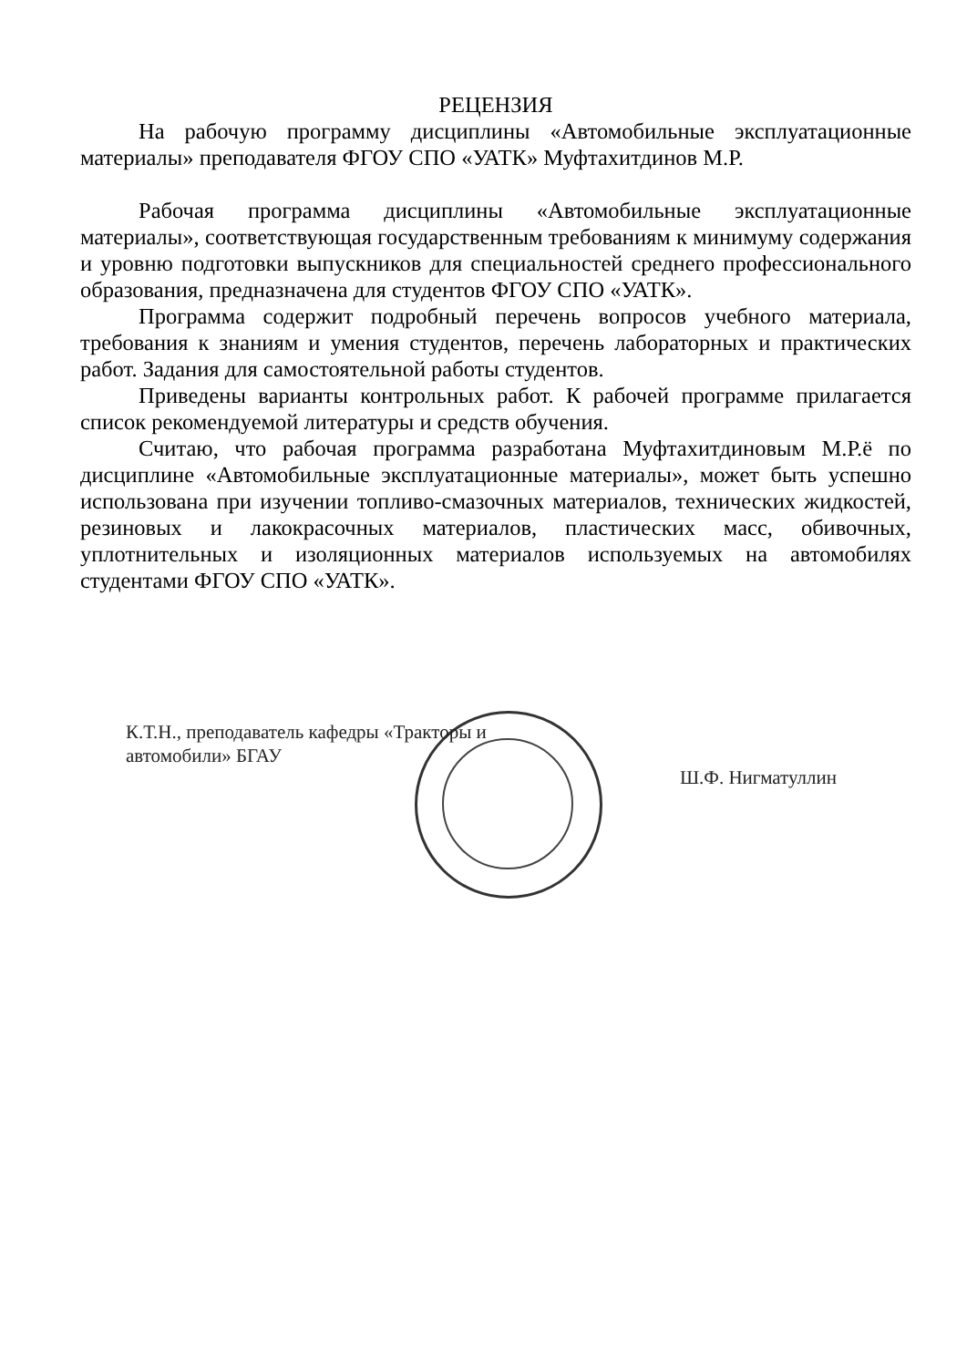РЕЦЕНЗИЯ
На рабочую программу дисциплины «Автомобильные эксплуатационные материалы» преподавателя ФГОУ СПО «УАТК» Муфтахитдинов М.Р.
Рабочая программа дисциплины «Автомобильные эксплуатационные материалы», соответствующая государственным требованиям к минимуму содержания и уровню подготовки выпускников для специальностей среднего профессионального образования, предназначена для студентов ФГОУ СПО «УАТК».
Программа содержит подробный перечень вопросов учебного материала, требования к знаниям и умения студентов, перечень лабораторных и практических работ. Задания для самостоятельной работы студентов.
Приведены варианты контрольных работ. К рабочей программе прилагается список рекомендуемой литературы и средств обучения.
Считаю, что рабочая программа разработана Муфтахитдиновым М.Р.ё по дисциплине «Автомобильные эксплуатационные материалы», может быть успешно использована при изучении топливо-смазочных материалов, технических жидкостей, резиновых и лакокрасочных материалов, пластических масс, обивочных, уплотнительных и изоляционных материалов используемых на автомобилях студентами ФГОУ СПО «УАТК».
К.Т.Н., преподаватель кафедры «Тракторы и
автомобили» БГАУ
Ш.Ф. Нигматуллин